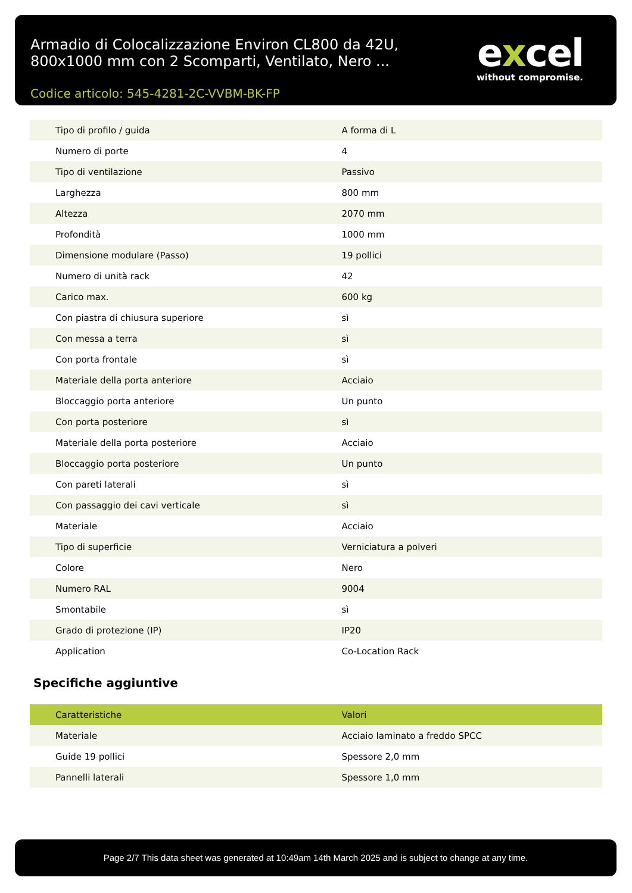Armadio di Colocalizzazione Environ CL800 da 42U, 800x1000 mm con 2 Scomparti, Ventilato, Nero ...
Codice articolo: 545-4281-2C-VVBM-BK-FP
excel
without compromise.
| Tipo di profilo / guida | A forma di L |
| Numero di porte | 4 |
| Tipo di ventilazione | Passivo |
| Larghezza | 800 mm |
| Altezza | 2070 mm |
| Profondità | 1000 mm |
| Dimensione modulare (Passo) | 19 pollici |
| Numero di unità rack | 42 |
| Carico max. | 600 kg |
| Con piastra di chiusura superiore | sì |
| Con messa a terra | sì |
| Con porta frontale | sì |
| Materiale della porta anteriore | Acciaio |
| Bloccaggio porta anteriore | Un punto |
| Con porta posteriore | sì |
| Materiale della porta posteriore | Acciaio |
| Bloccaggio porta posteriore | Un punto |
| Con pareti laterali | sì |
| Con passaggio dei cavi verticale | sì |
| Materiale | Acciaio |
| Tipo di superficie | Verniciatura a polveri |
| Colore | Nero |
| Numero RAL | 9004 |
| Smontabile | sì |
| Grado di protezione (IP) | IP20 |
| Application | Co-Location Rack |
Specifiche aggiuntive
| Caratteristiche | Valori |
| --- | --- |
| Materiale | Acciaio laminato a freddo SPCC |
| Guide 19 pollici | Spessore 2,0 mm |
| Pannelli laterali | Spessore 1,0 mm |
Page 2/7 This data sheet was generated at 10:49am 14th March 2025 and is subject to change at any time.